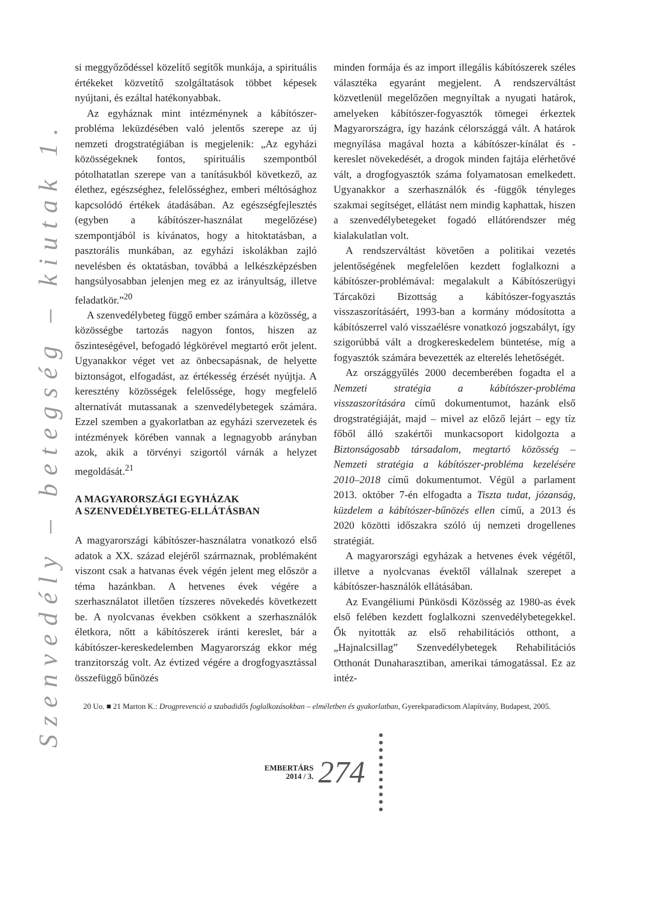Szenvedély – betegség – kiutak 1.
si meggyőződéssel közelítő segítők munkája, a spirituális értékeket közvetítő szolgáltatások többet képesek nyújtani, és ezáltal hatékonyabbak.
Az egyháznak mint intézménynek a kábítószer-probléma leküzdésében való jelentős szerepe az új nemzeti drogstratégiában is megjelenik: „Az egyházi közösségeknek fontos, spirituális szempontból pótolhatatlan szerepe van a tanításukból következő, az élethez, egészséghez, felelősséghez, emberi méltósághoz kapcsolódó értékek átadásában. Az egészségfejlesztés (egyben a kábítószer-használat megelőzése) szempontjából is kívánatos, hogy a hitoktatásban, a pasztorális munkában, az egyházi iskolákban zajló nevelésben és oktatásban, továbbá a lelkészképzésben hangsúlyosabban jelenjen meg ez az irányultság, illetve feladatkör.”<sup>20</sup>
A szenvedélybeteg függő ember számára a közösség, a közösségbe tartozás nagyon fontos, hiszen az őszinteségével, befogadó légkörével megtartó erőt jelent. Ugyanakkor véget vet az önbecsapásnak, de helyette biztonságot, elfogadást, az értékesség érzését nyújtja. A keresztény közösségek felelőssége, hogy megfelelő alternatívát mutassanak a szenvedélybetegek számára. Ezzel szemben a gyakorlatban az egyházi szervezetek és intézmények körében vannak a legnagyobb arányban azok, akik a törvényi szigortól várnák a helyzet megoldását.<sup>21</sup>
A MAGYARORSZÁGI EGYHÁZAK
A SZENVEDÉLYBETEG-ELLÁTÁSBAN
A magyarországi kábítószer-használatra vonatkozó első adatok a XX. század elejéről származnak, problémaként viszont csak a hatvanas évek végén jelent meg először a téma hazánkban. A hetvenes évek végére a szerhasználatot illetően tízszeres növekedés következett be. A nyolcvanas években csökkent a szerhasználók életkora, nőtt a kábítószerek iránti kereslet, bár a kábítószer-kereskedelemben Magyarország ekkor még tranzitország volt. Az évtized végére a drogfogyasztással összefüggő bűnözés
minden formája és az import illegális kábítószerek széles választéka egyaránt megjelent. A rendszerváltást közvetlenül megelőzően megnyíltak a nyugati határok, amelyeken kábítószer-fogyasztók tömegei érkeztek Magyarországra, így hazánk célországgá vált. A határok megnyílása magával hozta a kábítószer-kínálat és -kereslet növekedését, a drogok minden fajtája elérhetővé vált, a drogfogyasztók száma folyamatosan emelkedett. Ugyanakkor a szerhasználók és -függők tényleges szakmai segítséget, ellátást nem mindig kaphattak, hiszen a szenvedélybetegeket fogadó ellátórendszer még kialakulatlan volt.
A rendszerváltást követően a politikai vezetés jelentőségének megfelelően kezdett foglalkozni a kábítószer-problémával: megalakult a Kábítószerügyi Tárcaközi Bizottság a kábítószer-fogyasztás visszaszorításáért, 1993-ban a kormány módosította a kábítószerrel való visszaélésre vonatkozó jogszabályt, így szigorúbbá vált a drogkereskedelem büntetése, míg a fogyasztók számára bevezették az elterelés lehetőségét.
Az országgyűlés 2000 decemberében fogadta el a Nemzeti stratégia a kábítószer-probléma visszaszorítására című dokumentumot, hazánk első drogstratégiáját, majd – mivel az előző lejárt – egy tíz főből álló szakértői munkacsoport kidolgozta a Biztonságosabb társadalom, megtartó közösség – Nemzeti stratégia a kábítószer-probléma kezelésére 2010–2018 című dokumentumot. Végül a parlament 2013. október 7-én elfogadta a Tiszta tudat, józanság, küzdelem a kábítószer-bűnözés ellen című, a 2013 és 2020 közötti időszakra szóló új nemzeti drogellenes stratégiát.
A magyarországi egyházak a hetvenes évek végétől, illetve a nyolcvanas évektől vállalnak szerepet a kábítószer-használók ellátásában.
Az Evangéliumi Pünkösdi Közösség az 1980-as évek első felében kezdett foglalkozni szenvedélybetegekkel. Ők nyitották az első rehabilitációs otthont, a „Hajnalcsillag” Szenvedélybetegek Rehabilitációs Otthonát Dunaharasztiban, amerikai támogatással. Ez az intéz-
20 Uo. ■ 21 Marton K.: Drogprevenció a szabadidős foglalkozásokban – elméletben és gyakorlatban, Gyerekparadicsom Alapítvány, Budapest, 2005.
EMBERTÁRS
2014 / 3.
274